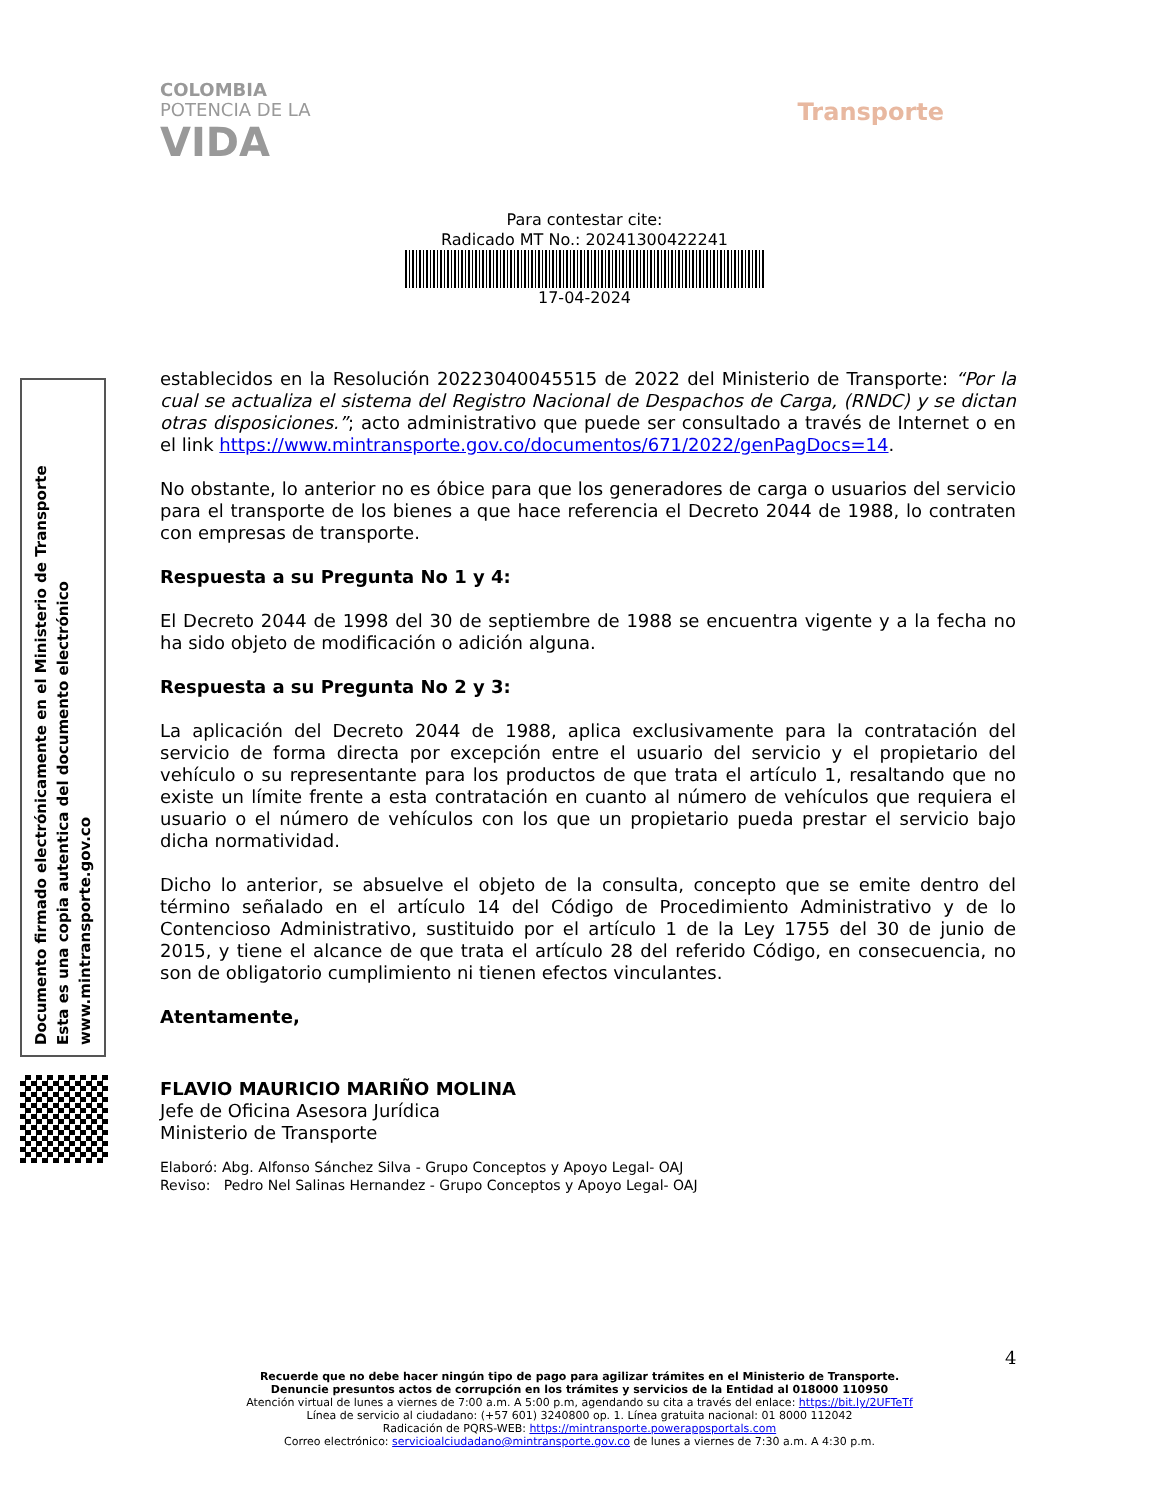COLOMBIA
POTENCIA DE LA
VIDA
Transporte
Para contestar cite:
Radicado MT No.: 20241300422241
17-04-2024
establecidos en la Resolución 20223040045515 de 2022 del Ministerio de Transporte: “Por la cual se actualiza el sistema del Registro Nacional de Despachos de Carga, (RNDC) y se dictan otras disposiciones.”; acto administrativo que puede ser consultado a través de Internet o en el link https://www.mintransporte.gov.co/documentos/671/2022/genPagDocs=14.
No obstante, lo anterior no es óbice para que los generadores de carga o usuarios del servicio para el transporte de los bienes a que hace referencia el Decreto 2044 de 1988, lo contraten con empresas de transporte.
Respuesta a su Pregunta No 1 y 4:
El Decreto 2044 de 1998 del 30 de septiembre de 1988 se encuentra vigente y a la fecha no ha sido objeto de modificación o adición alguna.
Respuesta a su Pregunta No 2 y 3:
La aplicación del Decreto 2044 de 1988, aplica exclusivamente para la contratación del servicio de forma directa por excepción entre el usuario del servicio y el propietario del vehículo o su representante para los productos de que trata el artículo 1, resaltando que no existe un límite frente a esta contratación en cuanto al número de vehículos que requiera el usuario o el número de vehículos con los que un propietario pueda prestar el servicio bajo dicha normatividad.
Dicho lo anterior, se absuelve el objeto de la consulta, concepto que se emite dentro del término señalado en el artículo 14 del Código de Procedimiento Administrativo y de lo Contencioso Administrativo, sustituido por el artículo 1 de la Ley 1755 del 30 de junio de 2015, y tiene el alcance de que trata el artículo 28 del referido Código, en consecuencia, no son de obligatorio cumplimiento ni tienen efectos vinculantes.
Atentamente,
FLAVIO MAURICIO MARIÑO MOLINA
Jefe de Oficina Asesora Jurídica
Ministerio de Transporte
Elaboró: Abg. Alfonso Sánchez Silva - Grupo Conceptos y Apoyo Legal- OAJ
Reviso: Pedro Nel Salinas Hernandez - Grupo Conceptos y Apoyo Legal- OAJ
Documento firmado electrónicamente en el Ministerio de Transporte
Esta es una copia autentica del documento electrónico
www.mintransporte.gov.co
4
Recuerde que no debe hacer ningún tipo de pago para agilizar trámites en el Ministerio de Transporte.
Denuncie presuntos actos de corrupción en los trámites y servicios de la Entidad al 018000 110950
Atención virtual de lunes a viernes de 7:00 a.m. A 5:00 p.m, agendando su cita a través del enlace: https://bit.ly/2UFTeTf
Línea de servicio al ciudadano: (+57 601) 3240800 op. 1. Línea gratuita nacional: 01 8000 112042
Radicación de PQRS-WEB: https://mintransporte.powerappsportals.com
Correo electrónico: servicioalciudadano@mintransporte.gov.co de lunes a viernes de 7:30 a.m. A 4:30 p.m.